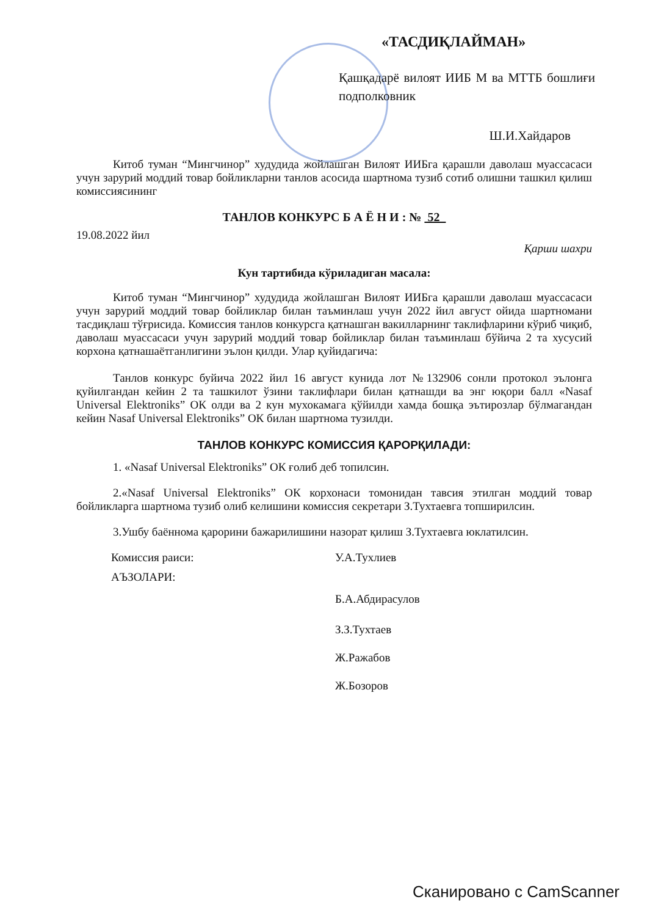«ТАСДИҚЛАЙМАН»
Қашқадарё вилоят ИИБ М ва МТТБ бошлиғи подполковник
Ш.И.Хайдаров
Китоб туман “Мингчинор” худудида жойлашган Вилоят ИИБга қарашли даволаш муассасаси учун зарурий моддий товар бойликларни танлов асосида шартнома тузиб сотиб олишни ташкил қилиш комиссиясининг
ТАНЛОВ КОНКУРС Б А Ё Н И : № 52
19.08.2022 йил
Қарши шахри
Кун тартибида кўриладиган масала:
Китоб туман “Мингчинор” худудида жойлашган Вилоят ИИБга қарашли даволаш муассасаси учун зарурий моддий товар бойликлар билан таъминлаш учун 2022 йил август ойида шартномани тасдиқлаш тўғрисида. Комиссия танлов конкурсга қатнашган вакилларнинг таклифларини кўриб чиқиб, даволаш муассасаси учун зарурий моддий товар бойликлар билан таъминлаш бўйича 2 та хусусий корхона қатнашаётганлигини эълон қилди. Улар қуйидагича:
Танлов конкурс буйича 2022 йил 16 август кунида лот №132906 сонли протокол эълонга қуйилгандан кейин 2 та ташкилот ўзини таклифлари билан қатнашди ва энг юқори балл «Nasaf Universal Elektroniks” ОК олди ва 2 кун мухокамага қўйилди хамда бошқа эътирозлар бўлмагандан кейин Nasaf Universal Elektroniks” ОК билан шартнома тузилди.
ТАНЛОВ КОНКУРС КОМИССИЯ ҚАРОРҚИЛАДИ:
1. «Nasaf Universal Elektroniks” ОК ғолиб деб топилсин.
2.«Nasaf Universal Elektroniks” ОК корхонаси томонидан тавсия этилган моддий товар бойликларга шартнома тузиб олиб келишини комиссия секретари З.Тухтаевга топширилсин.
3.Ушбу баённома қарорини бажарилишини назорат қилиш З.Тухтаевга юклатилсин.
| Комиссия раиси: | У.А.Тухлиев |
| АЪЗОЛАРИ: | |
| | Б.А.Абдирасулов |
| | З.З.Тухтаев |
| | Ж.Ражабов |
| | Ж.Бозоров |
Сканировано с CamScanner